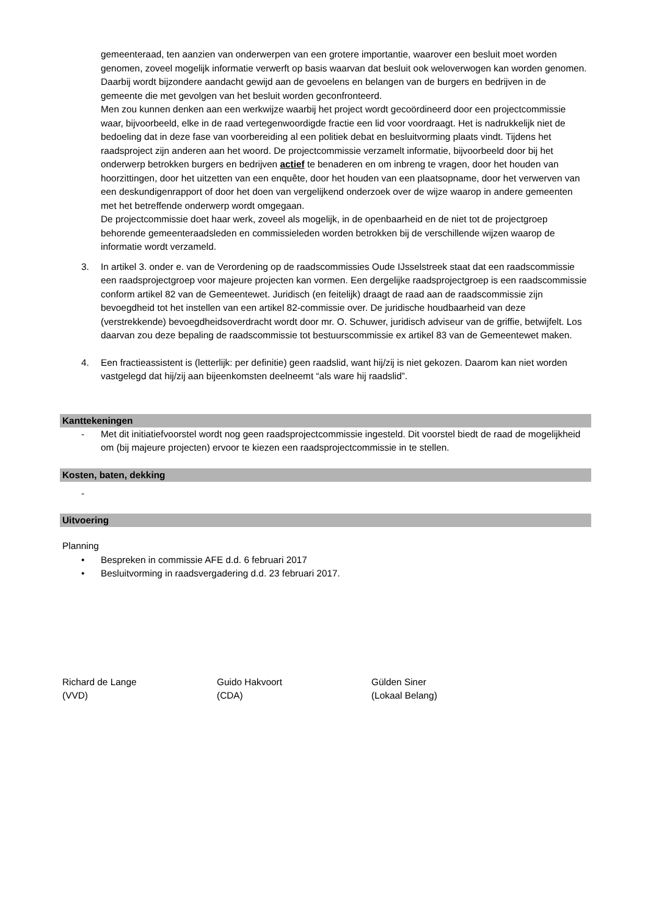gemeenteraad, ten aanzien van onderwerpen van een grotere importantie, waarover een besluit moet worden genomen, zoveel mogelijk informatie verwerft op basis waarvan dat besluit ook weloverwogen kan worden genomen. Daarbij wordt bijzondere aandacht gewijd aan de gevoelens en belangen van de burgers en bedrijven in de gemeente die met gevolgen van het besluit worden geconfronteerd.
Men zou kunnen denken aan een werkwijze waarbij het project wordt gecoördineerd door een projectcommissie waar, bijvoorbeeld, elke in de raad vertegenwoordigde fractie een lid voor voordraagt. Het is nadrukkelijk niet de bedoeling dat in deze fase van voorbereiding al een politiek debat en besluitvorming plaats vindt. Tijdens het raadsproject zijn anderen aan het woord. De projectcommissie verzamelt informatie, bijvoorbeeld door bij het onderwerp betrokken burgers en bedrijven actief te benaderen en om inbreng te vragen, door het houden van hoorzittingen, door het uitzetten van een enquête, door het houden van een plaatsopname, door het verwerven van een deskundigenrapport of door het doen van vergelijkend onderzoek over de wijze waarop in andere gemeenten met het betreffende onderwerp wordt omgegaan.
De projectcommissie doet haar werk, zoveel als mogelijk, in de openbaarheid en de niet tot de projectgroep behorende gemeenteraadsleden en commissieleden worden betrokken bij de verschillende wijzen waarop de informatie wordt verzameld.
3. In artikel 3. onder e. van de Verordening op de raadscommissies Oude IJsselstreek staat dat een raadscommissie een raadsprojectgroep voor majeure projecten kan vormen. Een dergelijke raadsprojectgroep is een raadscommissie conform artikel 82 van de Gemeentewet. Juridisch (en feitelijk) draagt de raad aan de raadscommissie zijn bevoegdheid tot het instellen van een artikel 82-commissie over. De juridische houdbaarheid van deze (verstrekkende) bevoegdheidsoverdracht wordt door mr. O. Schuwer, juridisch adviseur van de griffie, betwijfelt. Los daarvan zou deze bepaling de raadscommissie tot bestuurscommissie ex artikel 83 van de Gemeentewet maken.
4. Een fractieassistent is (letterlijk: per definitie) geen raadslid, want hij/zij is niet gekozen. Daarom kan niet worden vastgelegd dat hij/zij aan bijeenkomsten deelneemt “als ware hij raadslid”.
Kanttekeningen
- Met dit initiatiefvoorstel wordt nog geen raadsprojectcommissie ingesteld. Dit voorstel biedt de raad de mogelijkheid om (bij majeure projecten) ervoor te kiezen een raadsprojectcommissie in te stellen.
Kosten, baten, dekking
-
Uitvoering
Planning
• Bespreken in commissie AFE d.d. 6 februari 2017
• Besluitvorming in raadsvergadering d.d. 23 februari 2017.
Richard de Lange
(VVD)
Guido Hakvoort
(CDA)
Gülden Siner
(Lokaal Belang)